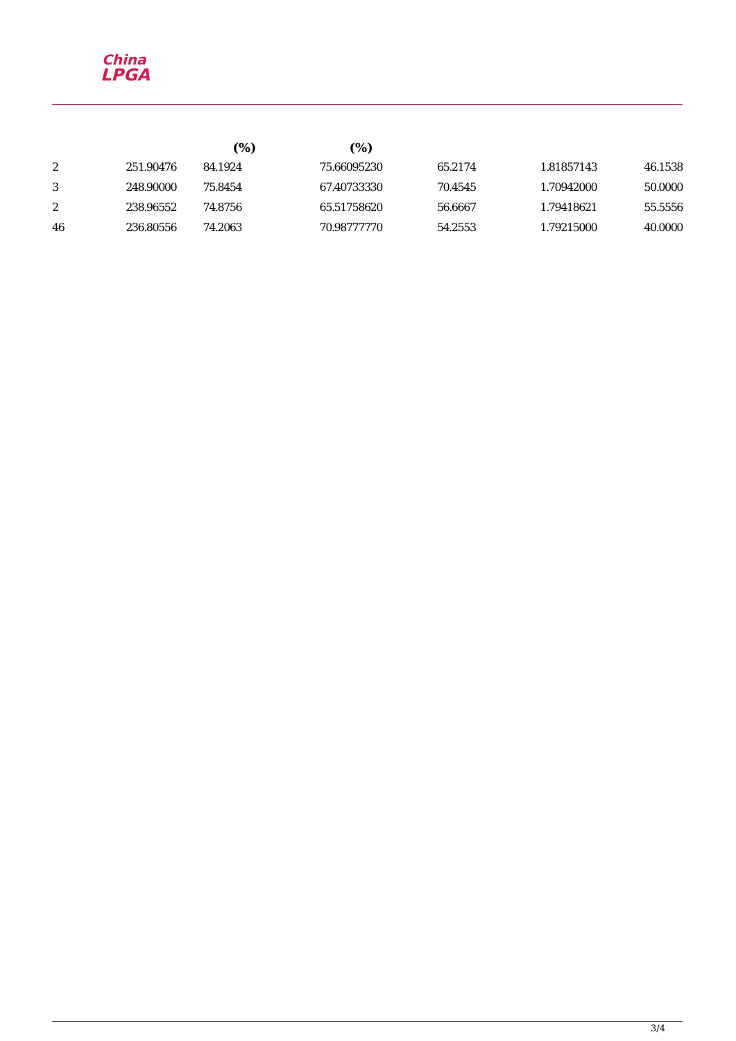China
LPGA
| | | (%) | (%) | | | |
| --- | --- | --- | --- | --- | --- | --- |
| 2 | 251.90476 | 84.1924 | 75.66095230 | 65.2174 | 1.81857143 | 46.1538 |
| 3 | 248.90000 | 75.8454 | 67.40733330 | 70.4545 | 1.70942000 | 50.0000 |
| 2 | 238.96552 | 74.8756 | 65.51758620 | 56.6667 | 1.79418621 | 55.5556 |
| 46 | 236.80556 | 74.2063 | 70.98777770 | 54.2553 | 1.79215000 | 40.0000 |
3/4